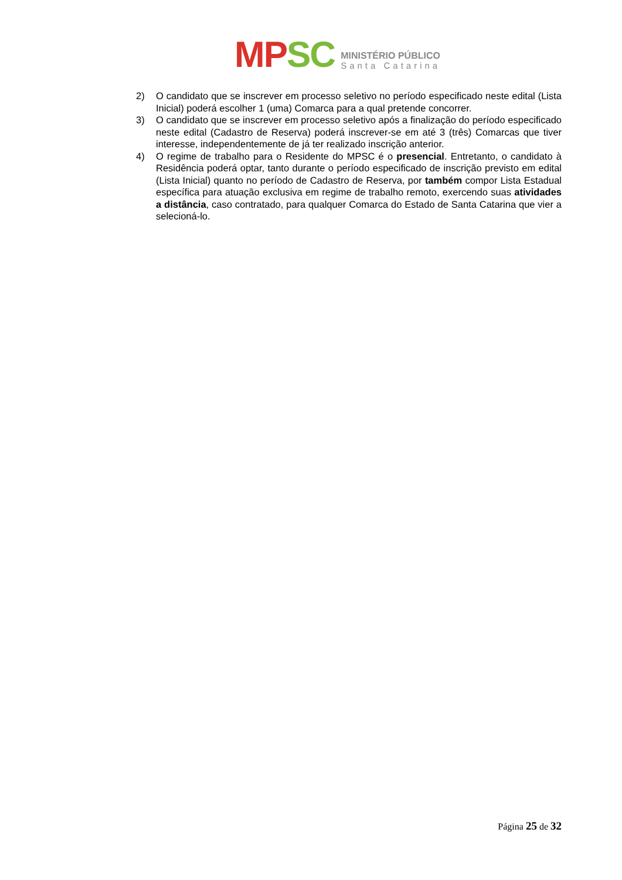MP SC
MINISTÉRIO PÚBLICO
Santa Catarina
2) O candidato que se inscrever em processo seletivo no período especificado neste edital (Lista Inicial) poderá escolher 1 (uma) Comarca para a qual pretende concorrer.
3) O candidato que se inscrever em processo seletivo após a finalização do período especificado neste edital (Cadastro de Reserva) poderá inscrever-se em até 3 (três) Comarcas que tiver interesse, independentemente de já ter realizado inscrição anterior.
4) O regime de trabalho para o Residente do MPSC é o presencial. Entretanto, o candidato à Residência poderá optar, tanto durante o período especificado de inscrição previsto em edital (Lista Inicial) quanto no período de Cadastro de Reserva, por também compor Lista Estadual específica para atuação exclusiva em regime de trabalho remoto, exercendo suas atividades a distância, caso contratado, para qualquer Comarca do Estado de Santa Catarina que vier a selecioná-lo.
Página 25 de 32